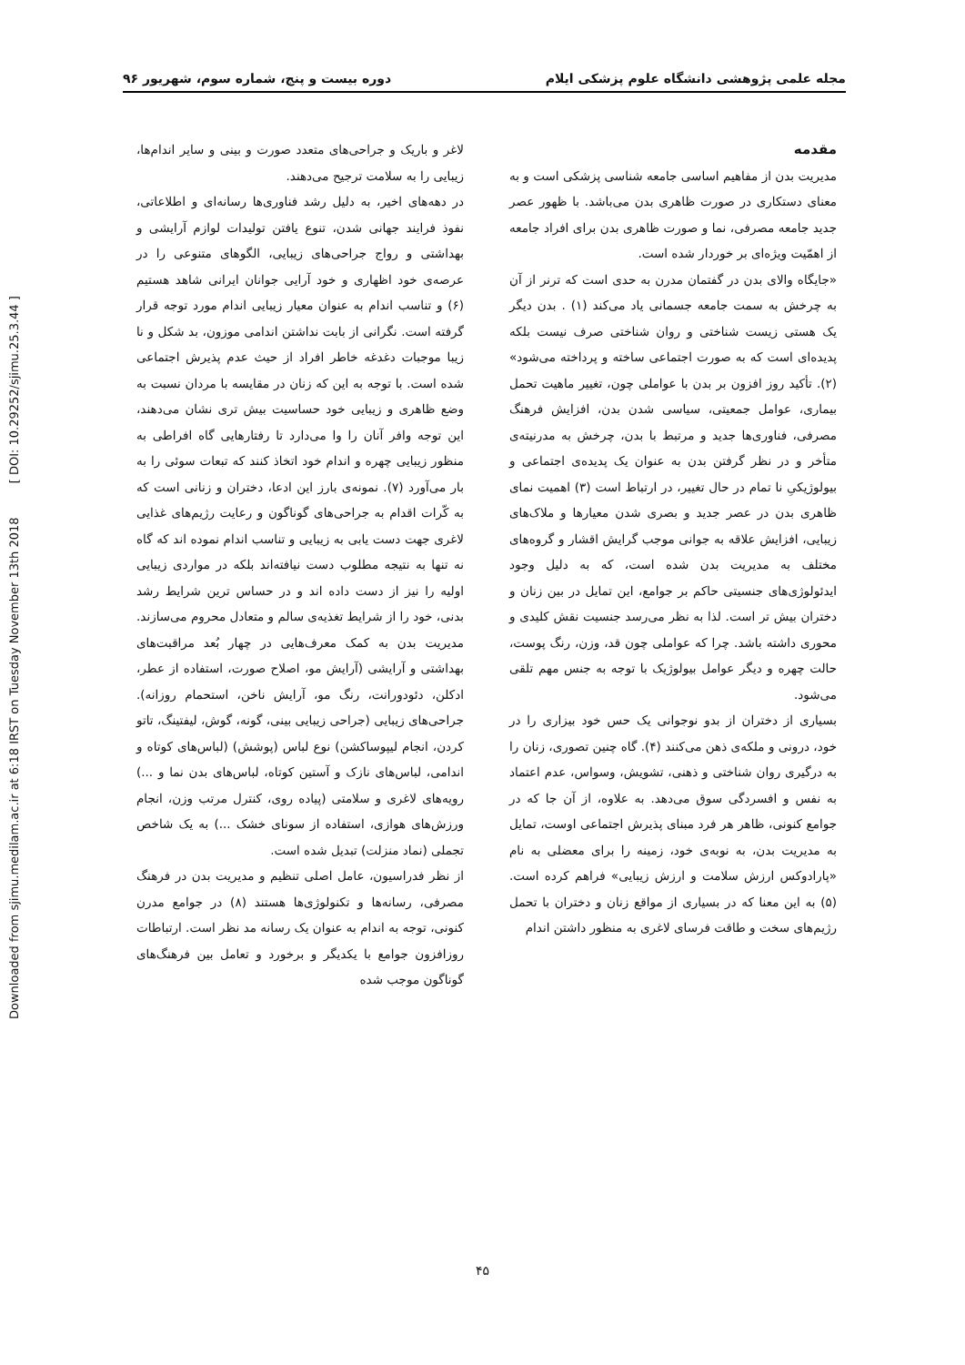مجله علمی پژوهشی دانشگاه علوم پزشکی ایلام دوره بیست و پنج، شماره سوم، شهریور ۹۶
مقدمه
مدیریت بدن از مفاهیم اساسی جامعه شناسی پزشکی است و به معنای دستکاری در صورت ظاهری بدن می‌باشد. با ظهور عصر جدید جامعه مصرفی، نما و صورت ظاهری بدن برای افراد جامعه از اهمّیت ویژه‌ای بر خوردار شده است.
«جایگاه والای بدن در گفتمان مدرن به حدی است که ترنر از آن به چرخش به سمت جامعه جسمانی یاد می‌کند (۱) . بدن دیگر یک هستی زیست شناختی و روان شناختی صرف نیست بلکه پدیده‌ای است که به صورت اجتماعی ساخته و پرداخته می‌شود» (۲). تأکید روز افزون بر بدن با عواملی چون، تغییر ماهیت تحمل بیماری، عوامل جمعیتی، سیاسی شدن بدن، افزایش فرهنگ مصرفی، فناوری‌ها جدید و مرتبط با بدن، چرخش به مدرنیته‌ی متأخر و در نظر گرفتن بدن به عنوان یک پدیده‌ی اجتماعی و بیولوژیکیِ نا تمام در حال تغییر، در ارتباط است (۳) اهمیت نمای ظاهری بدن در عصر جدید و بصری شدن معیارها و ملاک‌های زیبایی، افزایش علاقه به جوانی موجب گرایش اقشار و گروه‌های مختلف به مدیریت بدن شده است، که به دلیل وجود ایدئولوژی‌های جنسیتی حاکم بر جوامع، این تمایل در بین زنان و دختران بیش تر است. لذا به نظر می‌رسد جنسیت نقش کلیدی و محوری داشته باشد. چرا که عواملی چون قد، وزن، رنگ پوست، حالت چهره و دیگر عوامل بیولوژیک با توجه به جنس مهم تلقی می‌شود.
بسیاری از دختران از بدو نوجوانی یک حس خود بیزاری را در خود، درونی و ملکه‌ی ذهن می‌کنند (۴). گاه چنین تصوری، زنان را به درگیری روان شناختی و ذهنی، تشویش، وسواس، عدم اعتماد به نفس و افسردگی سوق می‌دهد. به علاوه، از آن جا که در جوامع کنونی، ظاهر هر فرد مبنای پذیرش اجتماعی اوست، تمایل به مدیریت بدن، به نوبه‌ی خود، زمینه را برای معضلی به نام «پارادوکس ارزش سلامت و ارزش زیبایی» فراهم کرده است. (۵) به این معنا که در بسیاری از مواقع زنان و دختران با تحمل رژیم‌های سخت و طاقت فرسای لاغری به منظور داشتن اندام
لاغر و باریک و جراحی‌های متعدد صورت و بینی و سایر اندام‌ها، زیبایی را به سلامت ترجیح می‌دهند.
در دهه‌های اخیر، به دلیل رشد فناوری‌ها رسانه‌ای و اطلاعاتی، نفوذ فرایند جهانی شدن، تنوع یافتن تولیدات لوازم آرایشی و بهداشتی و رواج جراحی‌های زیبایی، الگوهای متنوعی را در عرصه‌ی خود اظهاری و خود آرایی جوانان ایرانی شاهد هستیم (۶) و تناسب اندام به عنوان معیار زیبایی اندام مورد توجه قرار گرفته است. نگرانی از بابت نداشتن اندامی موزون، بد شکل و نا زیبا موجبات دغدغه خاطر افراد از حیث عدم پذیرش اجتماعی شده است. با توجه به این که زنان در مقایسه با مردان نسبت به وضع ظاهری و زیبایی خود حساسیت بیش تری نشان می‌دهند، این توجه وافر آنان را وا می‌دارد تا رفتارهایی گاه افراطی به منظور زیبایی چهره و اندام خود اتخاذ کنند که تبعات سوئی را به بار می‌آورد (۷). نمونه‌ی بارز این ادعا، دختران و زنانی است که به کّرات اقدام به جراحی‌های گوناگون و رعایت رژیم‌های غذایی لاغری جهت دست یابی به زیبایی و تناسب اندام نموده اند که گاه نه تنها به نتیجه مطلوب دست نیافته‌اند بلکه در مواردی زیبایی اولیه را نیز از دست داده اند و در حساس ترین شرایط رشد بدنی، خود را از شرایط تغذیه‌ی سالم و متعادل محروم می‌سازند. مدیریت بدن به کمک معرف‌هایی در چهار بُعد مراقبت‌های بهداشتی و آرایشی (آرایش مو، اصلاح صورت، استفاده از عطر، ادکلن، دئودورانت، رنگ مو، آرایش ناخن، استحمام روزانه). جراحی‌های زیبایی (جراحی زیبایی بینی، گونه، گوش، لیفتینگ، تاتو کردن، انجام لیپوساکشن) نوع لباس (پوشش) (لباس‌های کوتاه و اندامی، لباس‌های نازک و آستین کوتاه، لباس‌های بدن نما و ...) رویه‌های لاغری و سلامتی (پیاده روی، کنترل مرتب وزن، انجام ورزش‌های هوازی، استفاده از سونای خشک ...) به یک شاخص تجملی (نماد منزلت) تبدیل شده است.
از نظر فدراسیون، عامل اصلی تنظیم و مدیریت بدن در فرهنگ مصرفی، رسانه‌ها و تکنولوژی‌ها هستند (۸) در جوامع مدرن کنونی، توجه به اندام به عنوان یک رسانه مد نظر است. ارتباطات روزافزون جوامع با یکدیگر و برخورد و تعامل بین فرهنگ‌های گوناگون موجب شده
Downloaded from sjimu.medilam.ac.ir at 6:18 IRST on Tuesday November 13th 2018 [ DOI: 10.29252/sjimu.25.3.44 ]
۴۵